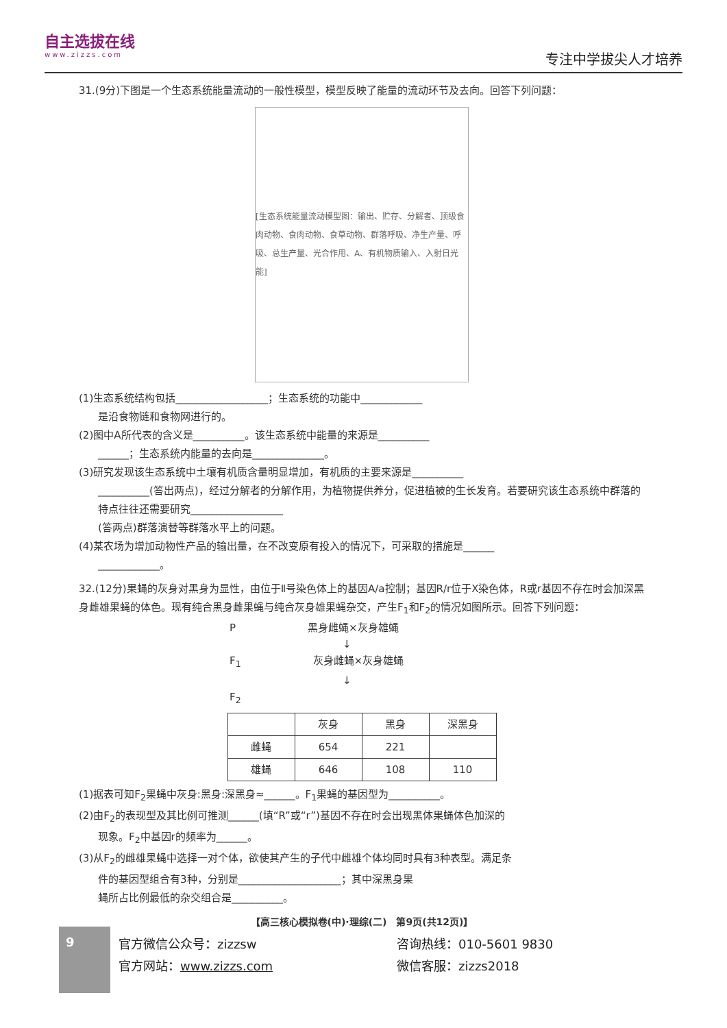自主选拔在线
www.zizzs.com
专注中学拔尖人才培养
31.(9分)下图是一个生态系统能量流动的一般性模型，模型反映了能量的流动环节及去向。回答下列问题：
[生态系统能量流动模型图：输出、贮存、分解者、顶级食肉动物、食肉动物、食草动物、群落呼吸、净生产量、呼吸、总生产量、光合作用、A、有机物质输入、入射日光能]
(1)生态系统结构包括__________________；生态系统的功能中____________
是沿食物链和食物网进行的。
(2)图中A所代表的含义是__________。该生态系统中能量的来源是__________
______；生态系统内能量的去向是______________。
(3)研究发现该生态系统中土壤有机质含量明显增加，有机质的主要来源是__________
__________(答出两点)，经过分解者的分解作用，为植物提供养分，促进植被的生长发育。若要研究该生态系统中群落的特点往往还需要研究__________________
(答两点)群落演替等群落水平上的问题。
(4)某农场为增加动物性产品的输出量，在不改变原有投入的情况下，可采取的措施是______
____________。
32.(12分)果蝇的灰身对黑身为显性，由位于Ⅱ号染色体上的基因A/a控制；基因R/r位于X染色体，R或r基因不存在时会加深黑身雌雄果蝇的体色。现有纯合黑身雌果蝇与纯合灰身雄果蝇杂交，产生F<sub>1</sub>和F<sub>2</sub>的情况如图所示。回答下列问题：
P　　　　　　　黑身雌蝇×灰身雄蝇
　　　　　　　　　　　↓
F<sub>1</sub>　　　　　　　灰身雌蝇×灰身雄蝇
　　　　　　　　　　　↓
F<sub>2</sub>
| | 灰身 | 黑身 | 深黑身 |
| --- | --- | --- | --- |
| 雌蝇 | 654 | 221 | |
| 雄蝇 | 646 | 108 | 110 |
(1)据表可知F<sub>2</sub>果蝇中灰身:黑身:深黑身≈______。F<sub>1</sub>果蝇的基因型为__________。
(2)由F<sub>2</sub>的表现型及其比例可推测______(填“R”或“r”)基因不存在时会出现黑体果蝇体色加深的
现象。F<sub>2</sub>中基因r的频率为______。
(3)从F<sub>2</sub>的雌雄果蝇中选择一对个体，欲使其产生的子代中雌雄个体均同时具有3种表型。满足条
件的基因型组合有3种，分别是____________________；其中深黑身果
蝇所占比例最低的杂交组合是__________。
【高三核心模拟卷(中)·理综(二)　第9页(共12页)】
9
官方微信公众号：zizzsw
官方网站：www.zizzs.com
咨询热线：010-5601 9830
微信客服：zizzs2018